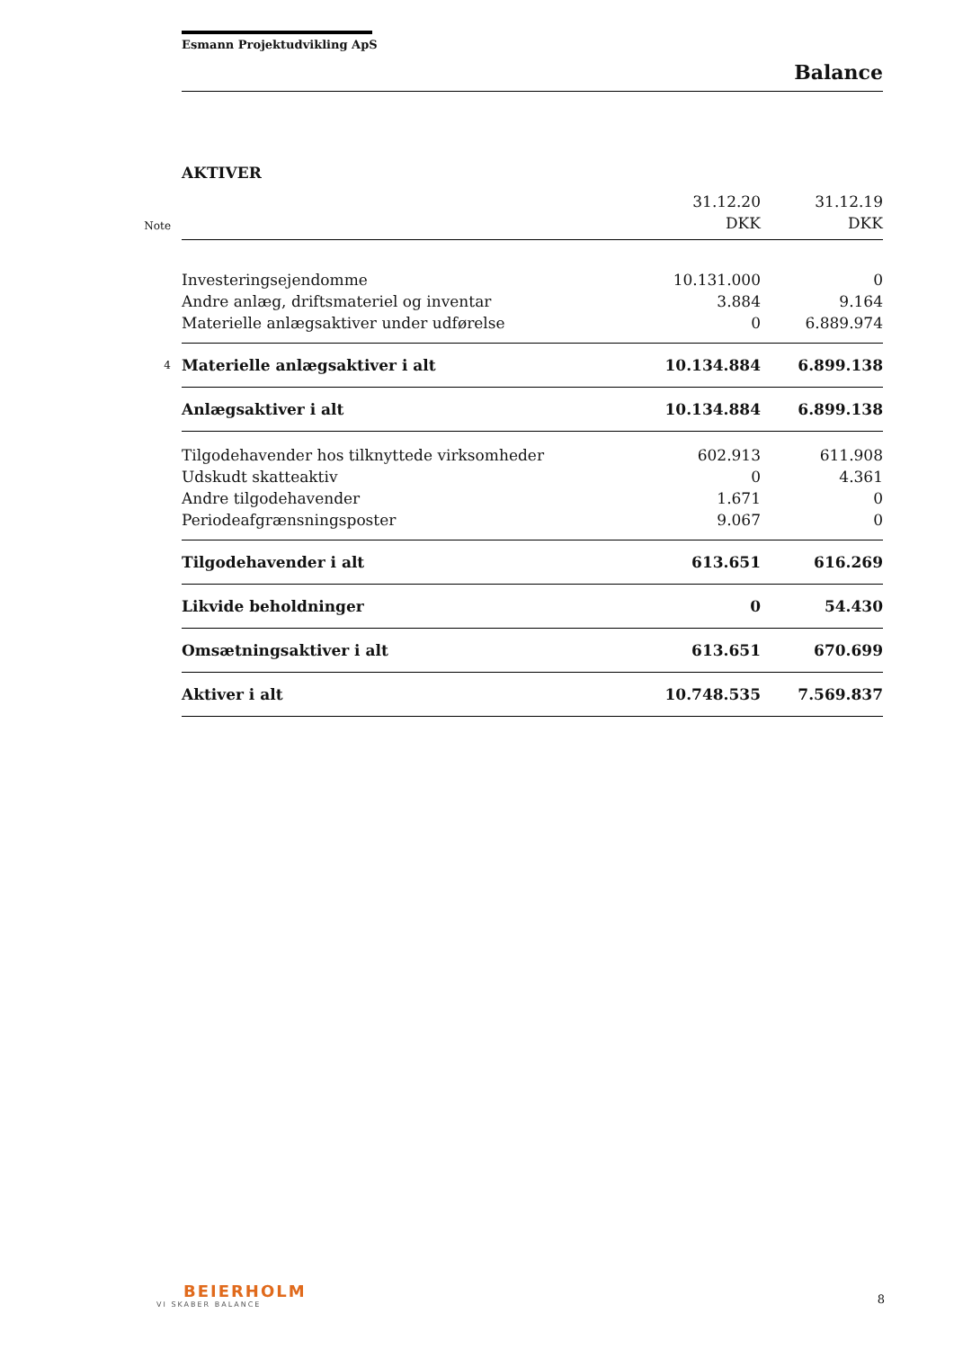Esmann Projektudvikling ApS
Balance
AKTIVER
| | | 31.12.20 | 31.12.19 |
| Note | | DKK | DKK |
| | Investeringsejendomme | 10.131.000 | 0 |
| | Andre anlæg, driftsmateriel og inventar | 3.884 | 9.164 |
| | Materielle anlægsaktiver under udførelse | 0 | 6.889.974 |
| 4 | Materielle anlægsaktiver i alt | 10.134.884 | 6.899.138 |
| | Anlægsaktiver i alt | 10.134.884 | 6.899.138 |
| | Tilgodehavender hos tilknyttede virksomheder | 602.913 | 611.908 |
| | Udskudt skatteaktiv | 0 | 4.361 |
| | Andre tilgodehavender | 1.671 | 0 |
| | Periodeafgrænsningsposter | 9.067 | 0 |
| | Tilgodehavender i alt | 613.651 | 616.269 |
| | Likvide beholdninger | 0 | 54.430 |
| | Omsætningsaktiver i alt | 613.651 | 670.699 |
| | Aktiver i alt | 10.748.535 | 7.569.837 |
BEIERHOLM
VI SKABER BALANCE
8